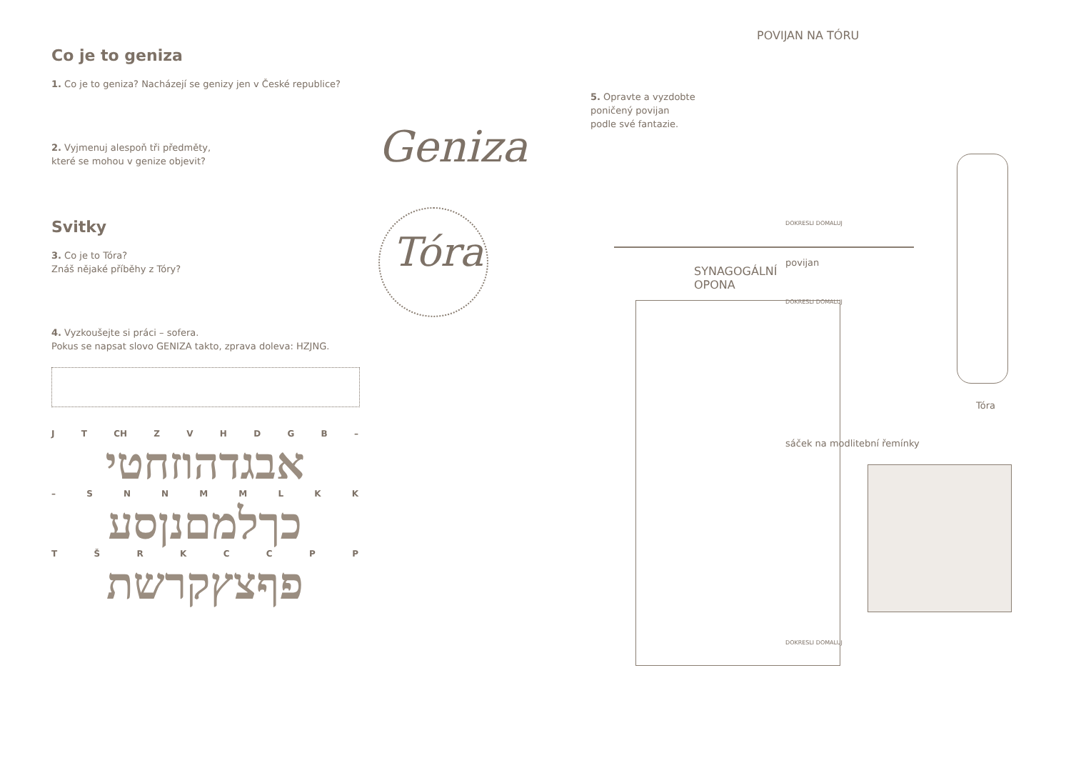Co je to geniza
1. Co je to geniza? Nacházejí se genizy jen v České republice?
2. Vyjmenuj alespoň tři předměty,
které se mohou v genize objevit?
Svitky
3. Co je to Tóra?
Znáš nějaké příběhy z Tóry?
4. Vyzkoušejte si práci – sofera.
Pokus se napsat slovo GENIZA takto, zprava doleva: HZJNG.
JT CH ZVHDGB –
אבגדהוזחטי
– SNNMMLKK
כךלמםנןסע
TŠRKCCPP
פףצץקרשת
Geniza
Tóra
POVIJAN NA TÓRU
5. Opravte a vyzdobte
poničený povijan
podle své fantazie.
DOKRESLI DOMALUJ
povijan
DOKRESLI DOMALUJ
SYNAGOGÁLNÍ
OPONA
Tóra
sáček na modlitební řemínky
DOKRESLI DOMALUJ